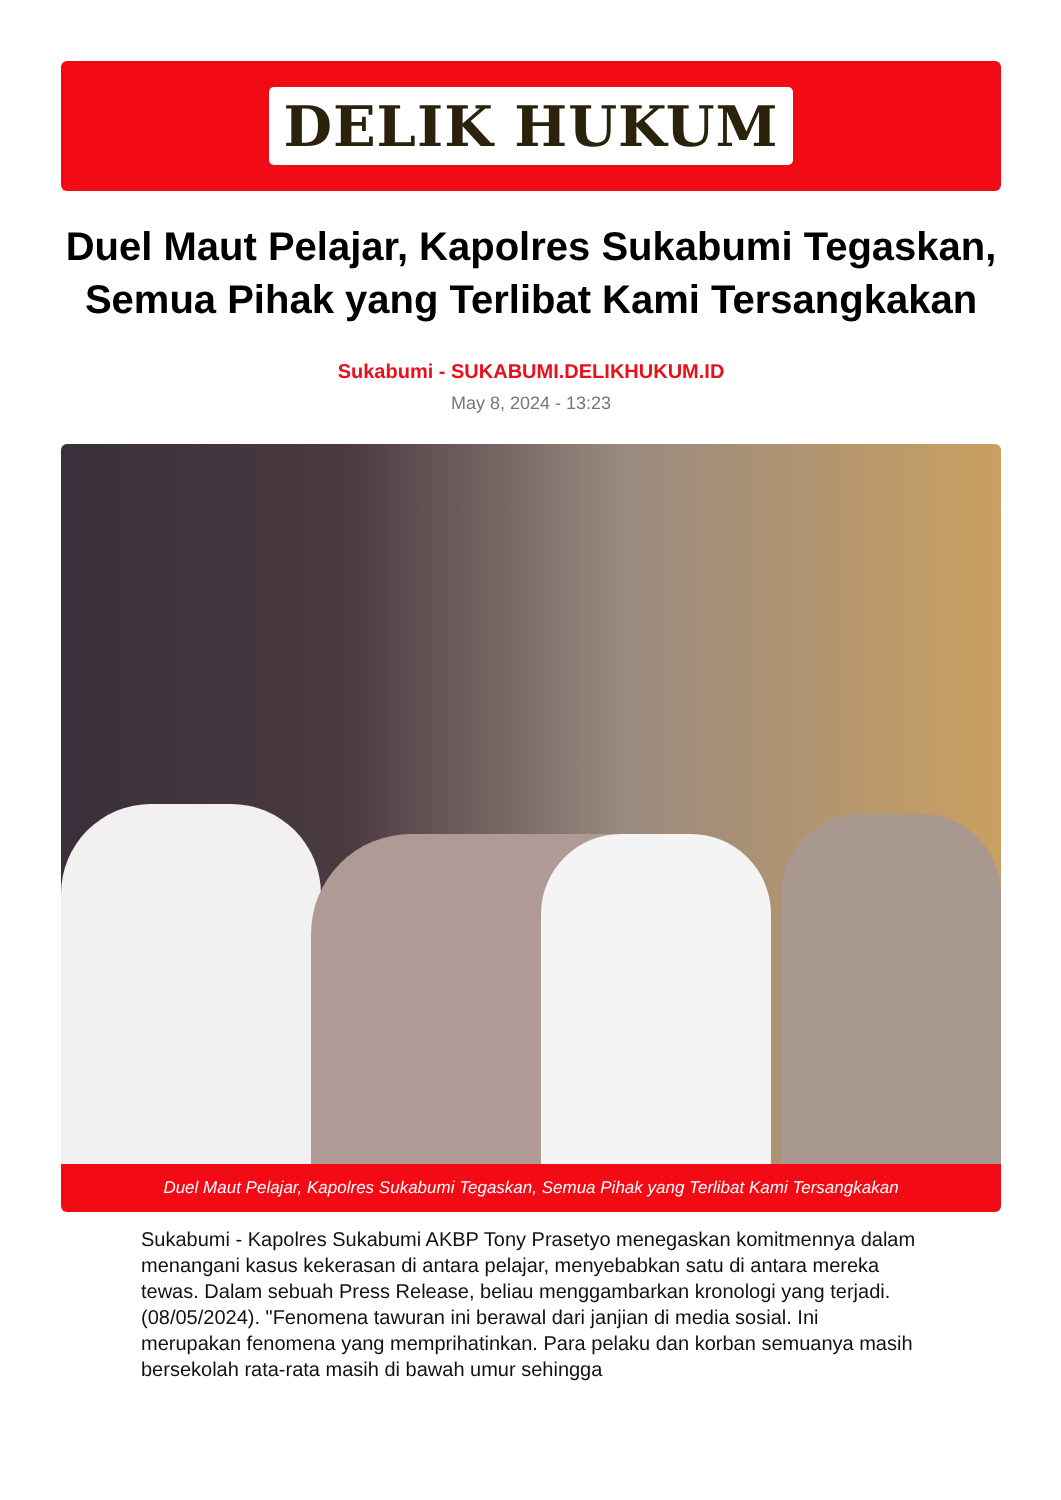DELIK HUKUM
Duel Maut Pelajar, Kapolres Sukabumi Tegaskan, Semua Pihak yang Terlibat Kami Tersangkakan
Sukabumi - SUKABUMI.DELIKHUKUM.ID
May 8, 2024 - 13:23
Duel Maut Pelajar, Kapolres Sukabumi Tegaskan, Semua Pihak yang Terlibat Kami Tersangkakan
Sukabumi - Kapolres Sukabumi AKBP Tony Prasetyo menegaskan komitmennya dalam menangani kasus kekerasan di antara pelajar, menyebabkan satu di antara mereka tewas. Dalam sebuah Press Release, beliau menggambarkan kronologi yang terjadi. (08/05/2024). "Fenomena tawuran ini berawal dari janjian di media sosial. Ini merupakan fenomena yang memprihatinkan. Para pelaku dan korban semuanya masih bersekolah rata-rata masih di bawah umur sehingga